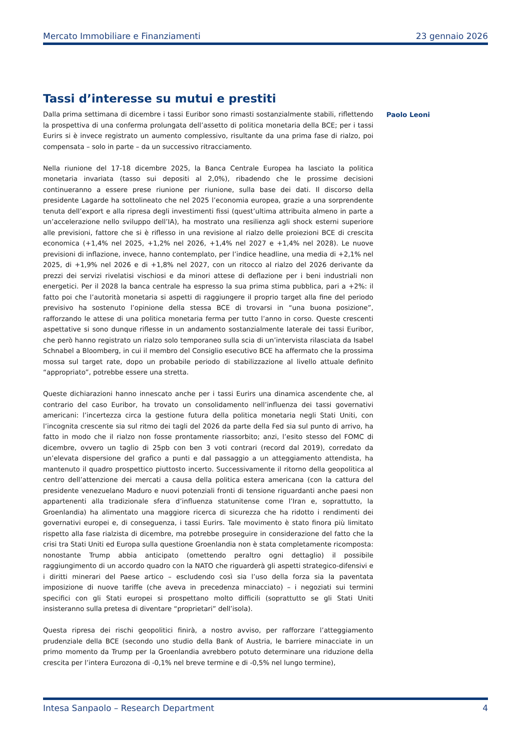Mercato Immobiliare e Finanziamenti 23 gennaio 2026
Tassi d’interesse su mutui e prestiti
Dalla prima settimana di dicembre i tassi Euribor sono rimasti sostanzialmente stabili, riflettendo la prospettiva di una conferma prolungata dell’assetto di politica monetaria della BCE; per i tassi Eurirs si è invece registrato un aumento complessivo, risultante da una prima fase di rialzo, poi compensata – solo in parte – da un successivo ritracciamento.
Nella riunione del 17-18 dicembre 2025, la Banca Centrale Europea ha lasciato la politica monetaria invariata (tasso sui depositi al 2,0%), ribadendo che le prossime decisioni continueranno a essere prese riunione per riunione, sulla base dei dati. Il discorso della presidente Lagarde ha sottolineato che nel 2025 l’economia europea, grazie a una sorprendente tenuta dell’export e alla ripresa degli investimenti fissi (quest’ultima attribuita almeno in parte a un’accelerazione nello sviluppo dell’IA), ha mostrato una resilienza agli shock esterni superiore alle previsioni, fattore che si è riflesso in una revisione al rialzo delle proiezioni BCE di crescita economica (+1,4% nel 2025, +1,2% nel 2026, +1,4% nel 2027 e +1,4% nel 2028). Le nuove previsioni di inflazione, invece, hanno contemplato, per l’indice headline, una media di +2,1% nel 2025, di +1,9% nel 2026 e di +1,8% nel 2027, con un ritocco al rialzo del 2026 derivante da prezzi dei servizi rivelatisi vischiosi e da minori attese di deflazione per i beni industriali non energetici. Per il 2028 la banca centrale ha espresso la sua prima stima pubblica, pari a +2%: il fatto poi che l’autorità monetaria si aspetti di raggiungere il proprio target alla fine del periodo previsivo ha sostenuto l’opinione della stessa BCE di trovarsi in “una buona posizione”, rafforzando le attese di una politica monetaria ferma per tutto l’anno in corso. Queste crescenti aspettative si sono dunque riflesse in un andamento sostanzialmente laterale dei tassi Euribor, che però hanno registrato un rialzo solo temporaneo sulla scia di un’intervista rilasciata da Isabel Schnabel a Bloomberg, in cui il membro del Consiglio esecutivo BCE ha affermato che la prossima mossa sul target rate, dopo un probabile periodo di stabilizzazione al livello attuale definito “appropriato”, potrebbe essere una stretta.
Queste dichiarazioni hanno innescato anche per i tassi Eurirs una dinamica ascendente che, al contrario del caso Euribor, ha trovato un consolidamento nell’influenza dei tassi governativi americani: l’incertezza circa la gestione futura della politica monetaria negli Stati Uniti, con l’incognita crescente sia sul ritmo dei tagli del 2026 da parte della Fed sia sul punto di arrivo, ha fatto in modo che il rialzo non fosse prontamente riassorbito; anzi, l’esito stesso del FOMC di dicembre, ovvero un taglio di 25pb con ben 3 voti contrari (record dal 2019), corredato da un’elevata dispersione del grafico a punti e dal passaggio a un atteggiamento attendista, ha mantenuto il quadro prospettico piuttosto incerto. Successivamente il ritorno della geopolitica al centro dell’attenzione dei mercati a causa della politica estera americana (con la cattura del presidente venezuelano Maduro e nuovi potenziali fronti di tensione riguardanti anche paesi non appartenenti alla tradizionale sfera d’influenza statunitense come l’Iran e, soprattutto, la Groenlandia) ha alimentato una maggiore ricerca di sicurezza che ha ridotto i rendimenti dei governativi europei e, di conseguenza, i tassi Eurirs. Tale movimento è stato finora più limitato rispetto alla fase rialzista di dicembre, ma potrebbe proseguire in considerazione del fatto che la crisi tra Stati Uniti ed Europa sulla questione Groenlandia non è stata completamente ricomposta: nonostante Trump abbia anticipato (omettendo peraltro ogni dettaglio) il possibile raggiungimento di un accordo quadro con la NATO che riguarderà gli aspetti strategico-difensivi e i diritti minerari del Paese artico – escludendo così sia l’uso della forza sia la paventata imposizione di nuove tariffe (che aveva in precedenza minacciato) – i negoziati sui termini specifici con gli Stati europei si prospettano molto difficili (soprattutto se gli Stati Uniti insisteranno sulla pretesa di diventare “proprietari” dell’isola).
Questa ripresa dei rischi geopolitici finirà, a nostro avviso, per rafforzare l’atteggiamento prudenziale della BCE (secondo uno studio della Bank of Austria, le barriere minacciate in un primo momento da Trump per la Groenlandia avrebbero potuto determinare una riduzione della crescita per l’intera Eurozona di -0,1% nel breve termine e di -0,5% nel lungo termine),
Paolo Leoni
Intesa Sanpaolo – Research Department 4